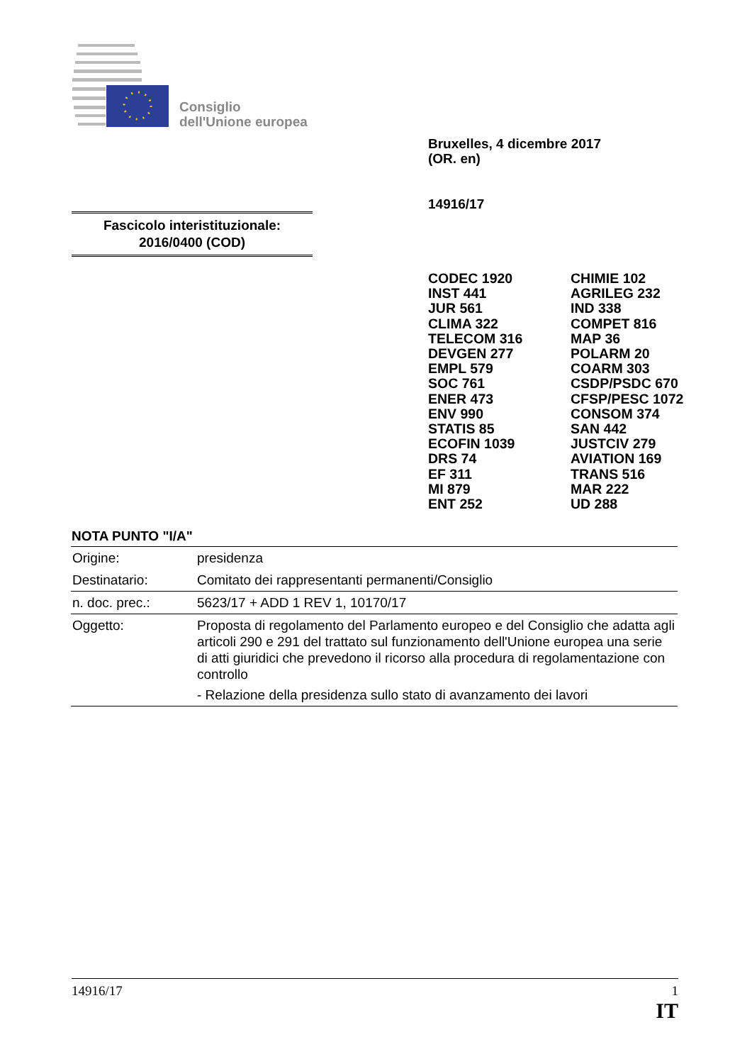Consiglio
dell'Unione europea
Bruxelles, 4 dicembre 2017
(OR. en)
14916/17
Fascicolo interistituzionale:
2016/0400 (COD)
CODEC 1920
INST 441
JUR 561
CLIMA 322
TELECOM 316
DEVGEN 277
EMPL 579
SOC 761
ENER 473
ENV 990
STATIS 85
ECOFIN 1039
DRS 74
EF 311
MI 879
ENT 252
CHIMIE 102
AGRILEG 232
IND 338
COMPET 816
MAP 36
POLARM 20
COARM 303
CSDP/PSDC 670
CFSP/PESC 1072
CONSOM 374
SAN 442
JUSTCIV 279
AVIATION 169
TRANS 516
MAR 222
UD 288
NOTA PUNTO "I/A"
| Origine: | presidenza |
| Destinatario: | Comitato dei rappresentanti permanenti/Consiglio |
| n. doc. prec.: | 5623/17 + ADD 1 REV 1, 10170/17 |
| Oggetto: | Proposta di regolamento del Parlamento europeo e del Consiglio che adatta agli articoli 290 e 291 del trattato sul funzionamento dell'Unione europea una serie di atti giuridici che prevedono il ricorso alla procedura di regolamentazione con controllo - Relazione della presidenza sullo stato di avanzamento dei lavori |
14916/17 1
IT